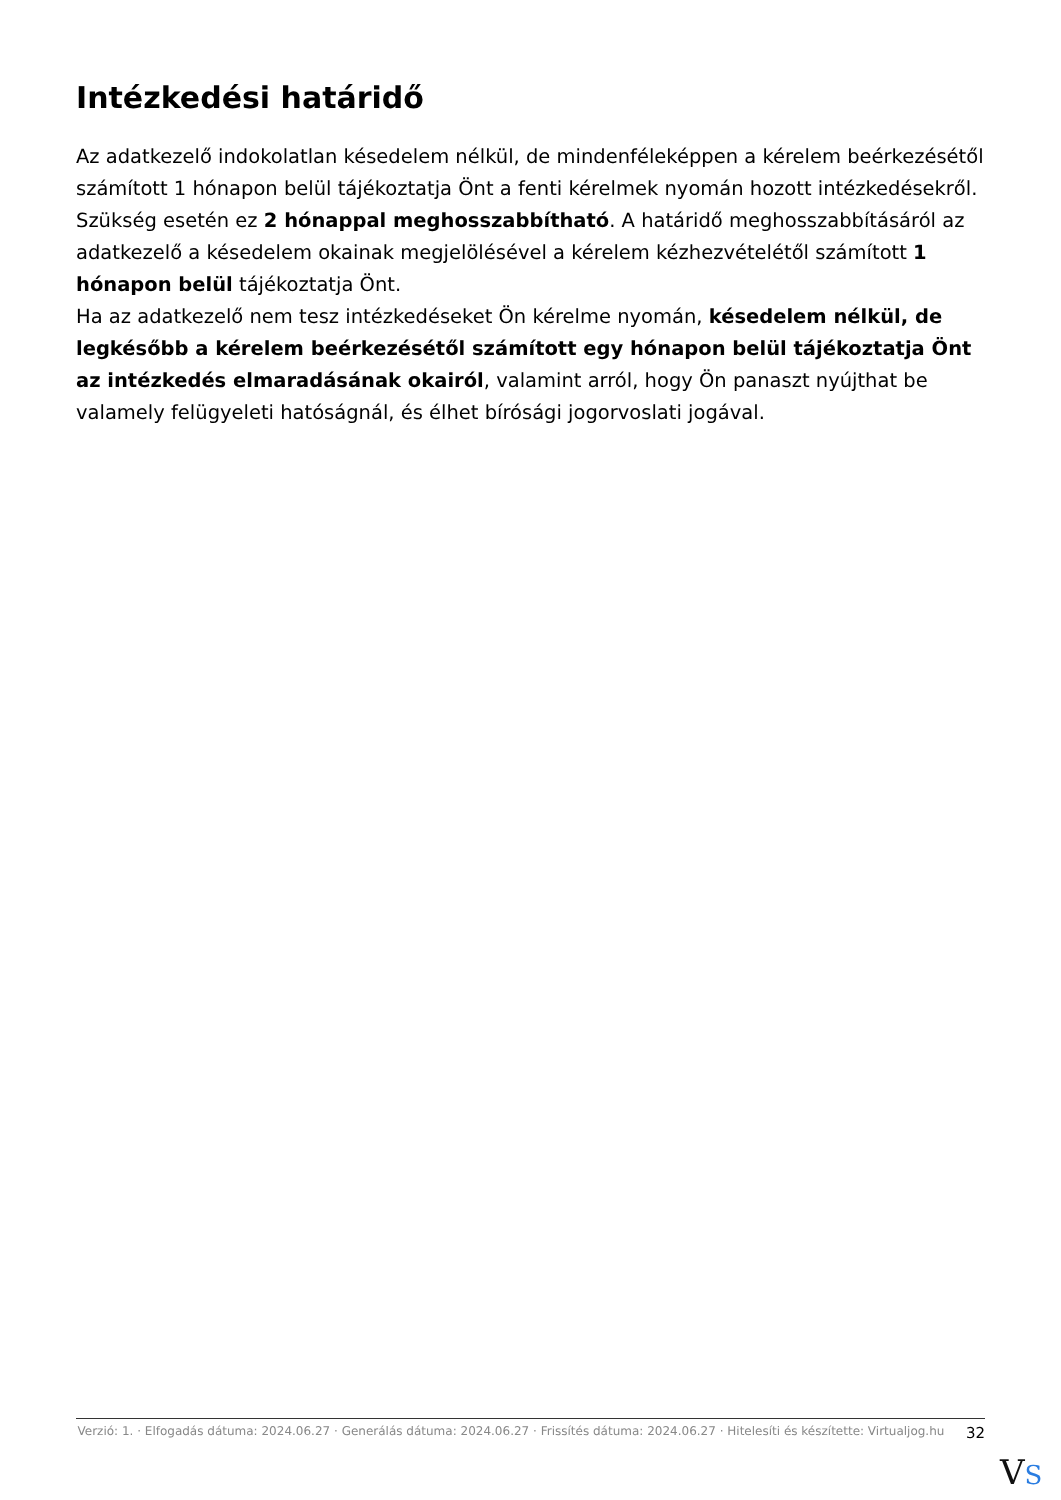Intézkedési határidő
Az adatkezelő indokolatlan késedelem nélkül, de mindenféleképpen a kérelem beérkezésétől számított 1 hónapon belül tájékoztatja Önt a fenti kérelmek nyomán hozott intézkedésekről.
Szükség esetén ez 2 hónappal meghosszabbítható. A határidő meghosszabbításáról az adatkezelő a késedelem okainak megjelölésével a kérelem kézhezvételétől számított 1 hónapon belül tájékoztatja Önt.
Ha az adatkezelő nem tesz intézkedéseket Ön kérelme nyomán, késedelem nélkül, de legkésőbb a kérelem beérkezésétől számított egy hónapon belül tájékoztatja Önt az intézkedés elmaradásának okairól, valamint arról, hogy Ön panaszt nyújthat be valamely felügyeleti hatóságnál, és élhet bírósági jogorvoslati jogával.
Verzió: 1. · Elfogadás dátuma: 2024.06.27 · Generálás dátuma: 2024.06.27 · Frissítés dátuma: 2024.06.27 · Hitelesíti és készítette: Virtualjog.hu
32
VS